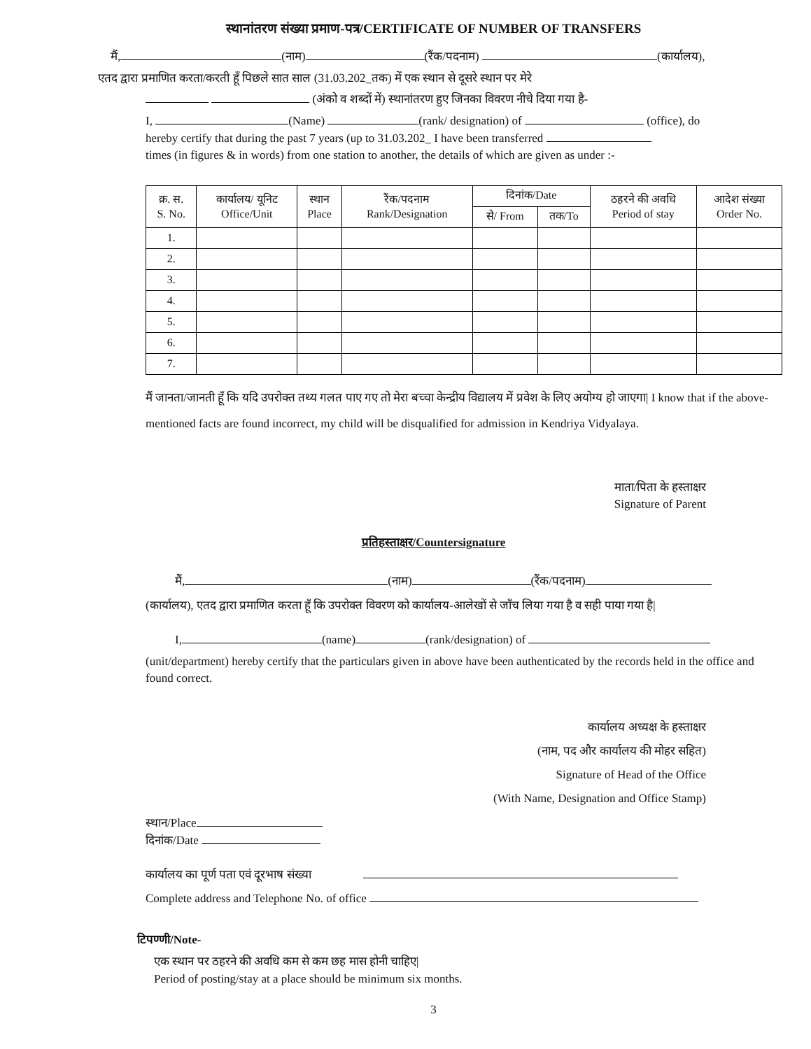स्थानांतरण संख्या प्रमाण-पत्र/CERTIFICATE OF NUMBER OF TRANSFERS
मैं, (नाम) (रैंक/पदनाम) (कार्यालय),
एतद द्वारा प्रमाणित करता/करती हूँ पिछले सात साल (31.03.202_तक) में एक स्थान से दूसरे स्थान पर मेरे
(अंको व शब्दों में) स्थानांतरण हुए जिनका विवरण नीचे दिया गया है-
I, (Name) (rank/ designation) of (office), do
hereby certify that during the past 7 years (up to 31.03.202_ I have been transferred
times (in figures & in words) from one station to another, the details of which are given as under :-
| क्र. स. S. No. | कार्यालय/ यूनिट Office/Unit | स्थान Place | रैंक/पदनाम Rank/Designation | दिनांक/Date | | ठहरने की अवधि Period of stay | आदेश संख्या Order No. |
| --- | --- | --- | --- | --- | --- | --- | --- |
| | | | | से/ From | तक/To | | |
| 1. | | | | | | | |
| 2. | | | | | | | |
| 3. | | | | | | | |
| 4. | | | | | | | |
| 5. | | | | | | | |
| 6. | | | | | | | |
| 7. | | | | | | | |
मैं जानता/जानती हूँ कि यदि उपरोक्त तथ्य गलत पाए गए तो मेरा बच्चा केन्द्रीय विद्यालय में प्रवेश के लिए अयोग्य हो जाएगा| I know that if the above-mentioned facts are found incorrect, my child will be disqualified for admission in Kendriya Vidyalaya.
माता/पिता के हस्ताक्षर
Signature of Parent
प्रतिहस्ताक्षर/Countersignature
मैं, (नाम) (रैंक/पदनाम)
(कार्यालय), एतद द्वारा प्रमाणित करता हूँ कि उपरोक्त विवरण को कार्यालय-आलेखों से जाँच लिया गया है व सही पाया गया है|
I, (name) (rank/designation) of
(unit/department) hereby certify that the particulars given in above have been authenticated by the records held in the office and found correct.
कार्यालय अध्यक्ष के हस्ताक्षर
(नाम, पद और कार्यालय की मोहर सहित)
Signature of Head of the Office
(With Name, Designation and Office Stamp)
स्थान/Place
दिनांक/Date
कार्यालय का पूर्ण पता एवं दूरभाष संख्या
Complete address and Telephone No. of office
टिपण्णी/Note-
एक स्थान पर ठहरने की अवधि कम से कम छह मास होनी चाहिए|
Period of posting/stay at a place should be minimum six months.
3